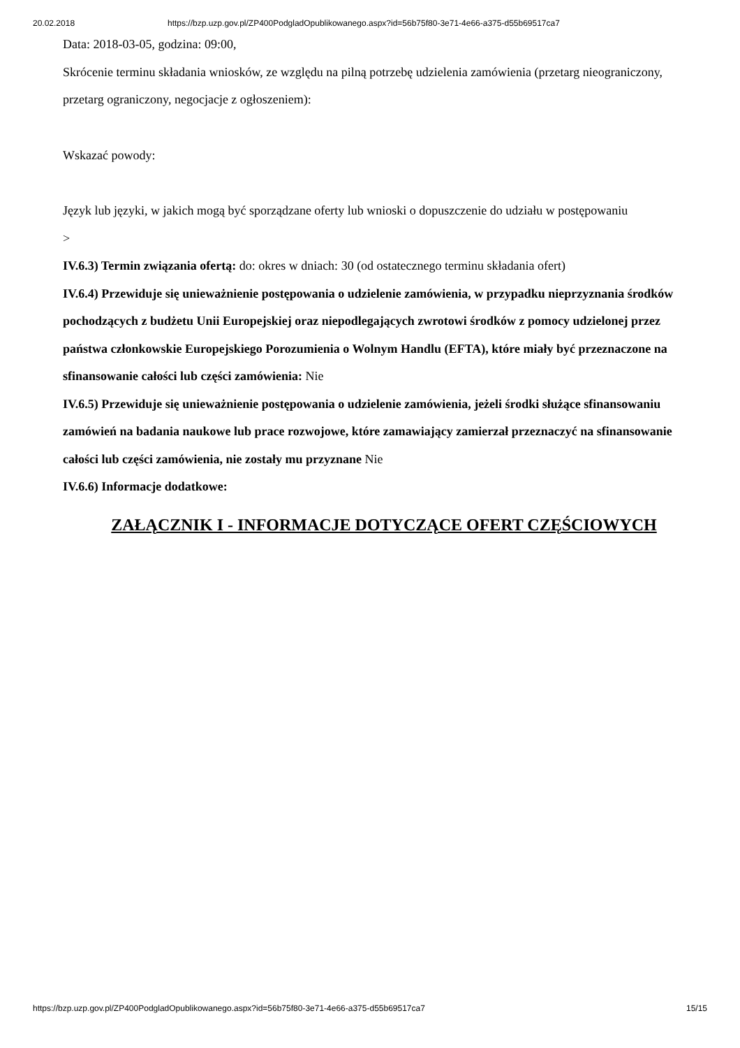20.02.2018 https://bzp.uzp.gov.pl/ZP400PodgladOpublikowanego.aspx?id=56b75f80-3e71-4e66-a375-d55b69517ca7
Data: 2018-03-05, godzina: 09:00,
Skrócenie terminu składania wniosków, ze względu na pilną potrzebę udzielenia zamówienia (przetarg nieograniczony, przetarg ograniczony, negocjacje z ogłoszeniem):
Wskazać powody:
Język lub języki, w jakich mogą być sporządzane oferty lub wnioski o dopuszczenie do udziału w postępowaniu
>
IV.6.3) Termin związania ofertą: do: okres w dniach: 30 (od ostatecznego terminu składania ofert)
IV.6.4) Przewiduje się unieważnienie postępowania o udzielenie zamówienia, w przypadku nieprzyznania środków pochodzących z budżetu Unii Europejskiej oraz niepodlegających zwrotowi środków z pomocy udzielonej przez państwa członkowskie Europejskiego Porozumienia o Wolnym Handlu (EFTA), które miały być przeznaczone na sfinansowanie całości lub części zamówienia: Nie
IV.6.5) Przewiduje się unieważnienie postępowania o udzielenie zamówienia, jeżeli środki służące sfinansowaniu zamówień na badania naukowe lub prace rozwojowe, które zamawiający zamierzał przeznaczyć na sfinansowanie całości lub części zamówienia, nie zostały mu przyznane Nie
IV.6.6) Informacje dodatkowe:
ZAŁĄCZNIK I - INFORMACJE DOTYCZĄCE OFERT CZĘŚCIOWYCH
https://bzp.uzp.gov.pl/ZP400PodgladOpublikowanego.aspx?id=56b75f80-3e71-4e66-a375-d55b69517ca7 15/15